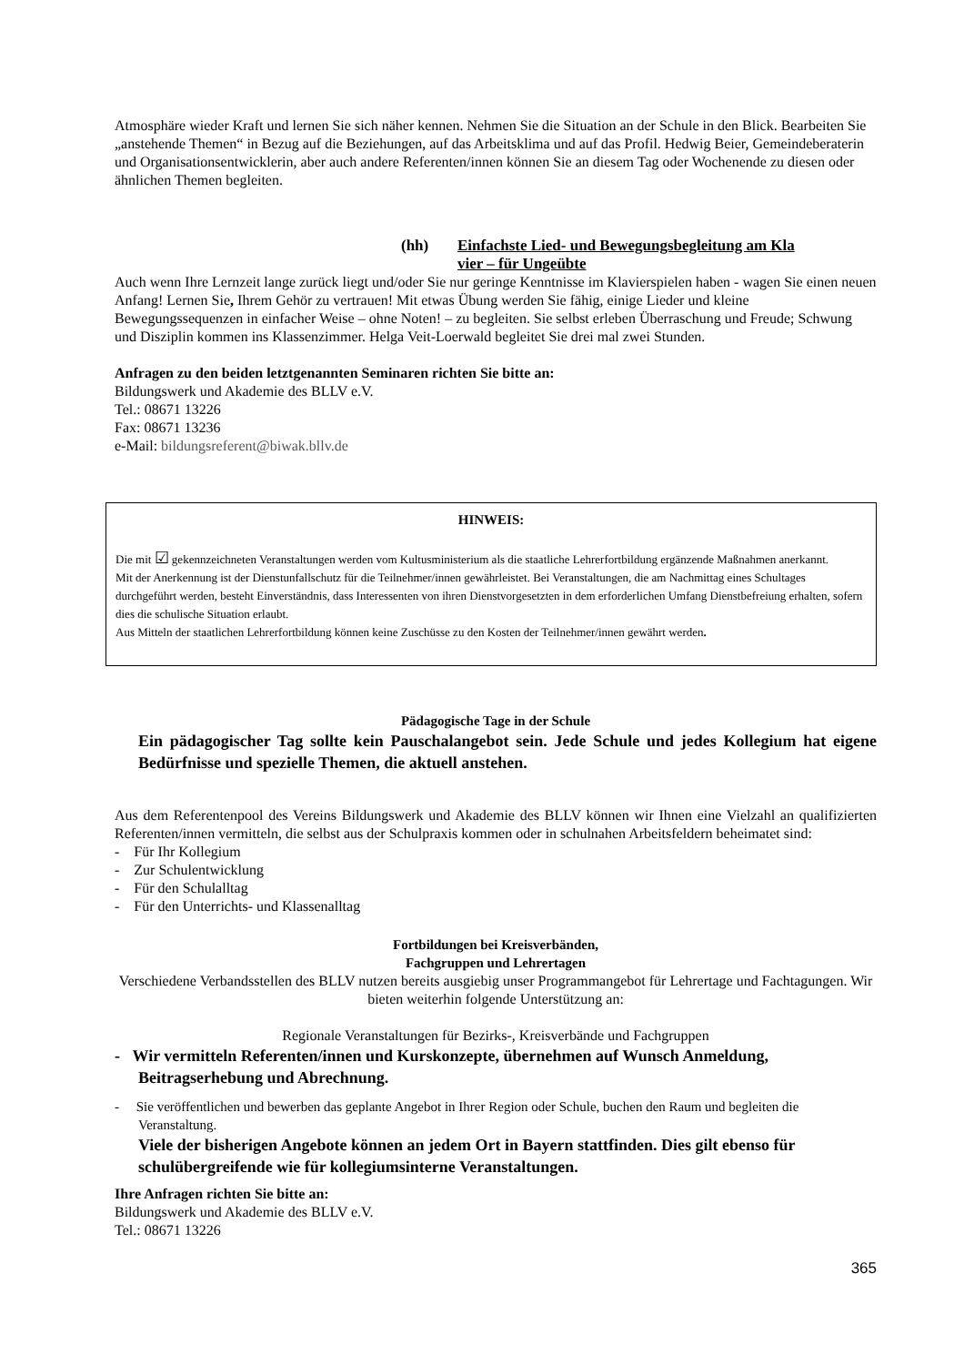Atmosphäre wieder Kraft und lernen Sie sich näher kennen. Nehmen Sie die Situation an der Schule in den Blick. Bearbeiten Sie „anstehende Themen“ in Bezug auf die Beziehungen, auf das Arbeitsklima und auf das Profil. Hedwig Beier, Gemeindeberaterin und Organisationsentwicklerin, aber auch andere Referenten/innen können Sie an diesem Tag oder Wochenende zu diesen oder ähnlichen Themen begleiten.
(hh) Einfachste Lied- und Bewegungsbegleitung am Kla
vier – für Ungeübte
Auch wenn Ihre Lernzeit lange zurück liegt und/oder Sie nur geringe Kenntnisse im Klavierspielen haben - wagen Sie einen neuen Anfang! Lernen Sie, Ihrem Gehör zu vertrauen! Mit etwas Übung werden Sie fähig, einige Lieder und kleine Bewegungssequenzen in einfacher Weise – ohne Noten! – zu begleiten. Sie selbst erleben Überraschung und Freude; Schwung und Disziplin kommen ins Klassenzimmer. Helga Veit-Loerwald begleitet Sie drei mal zwei Stunden.
Anfragen zu den beiden letztgenannten Seminaren richten Sie bitte an:
Bildungswerk und Akademie des BLLV e.V.
Tel.: 08671 13226
Fax: 08671 13236
e-Mail: bildungsreferent@biwak.bllv.de
HINWEIS:
Die mit ☑ gekennzeichneten Veranstaltungen werden vom Kultusministerium als die staatliche Lehrerfortbildung ergänzende Maßnahmen anerkannt.
Mit der Anerkennung ist der Dienstunfallschutz für die Teilnehmer/innen gewährleistet. Bei Veranstaltungen, die am Nachmittag eines Schultages durchgeführt werden, besteht Einverständnis, dass Interessenten von ihren Dienstvorgesetzten in dem erforderlichen Umfang Dienstbefreiung erhalten, sofern dies die schulische Situation erlaubt.
Aus Mitteln der staatlichen Lehrerfortbildung können keine Zuschüsse zu den Kosten der Teilnehmer/innen gewährt werden.
Pädagogische Tage in der Schule
Ein pädagogischer Tag sollte kein Pauschalangebot sein. Jede Schule und jedes Kollegium hat eigene Bedürfnisse und spezielle Themen, die aktuell anstehen.
Aus dem Referentenpool des Vereins Bildungswerk und Akademie des BLLV können wir Ihnen eine Vielzahl an qualifizierten Referenten/innen vermitteln, die selbst aus der Schulpraxis kommen oder in schulnahen Arbeitsfeldern beheimatet sind:
- Für Ihr Kollegium
- Zur Schulentwicklung
- Für den Schulalltag
- Für den Unterrichts- und Klassenalltag
Fortbildungen bei Kreisverbänden,
Fachgruppen und Lehrertagen
Verschiedene Verbandsstellen des BLLV nutzen bereits ausgiebig unser Programmangebot für Lehrertage und Fachtagungen. Wir bieten weiterhin folgende Unterstützung an:
Regionale Veranstaltungen für Bezirks-, Kreisverbände und Fachgruppen
- Wir vermitteln Referenten/innen und Kurskonzepte, übernehmen auf Wunsch Anmeldung, Beitragserhebung und Abrechnung.
- Sie veröffentlichen und bewerben das geplante Angebot in Ihrer Region oder Schule, buchen den Raum und begleiten die Veranstaltung.
Viele der bisherigen Angebote können an jedem Ort in Bayern stattfinden. Dies gilt ebenso für schulübergreifende wie für kollegiumsinterne Veranstaltungen.
Ihre Anfragen richten Sie bitte an:
Bildungswerk und Akademie des BLLV e.V.
Tel.: 08671 13226
365